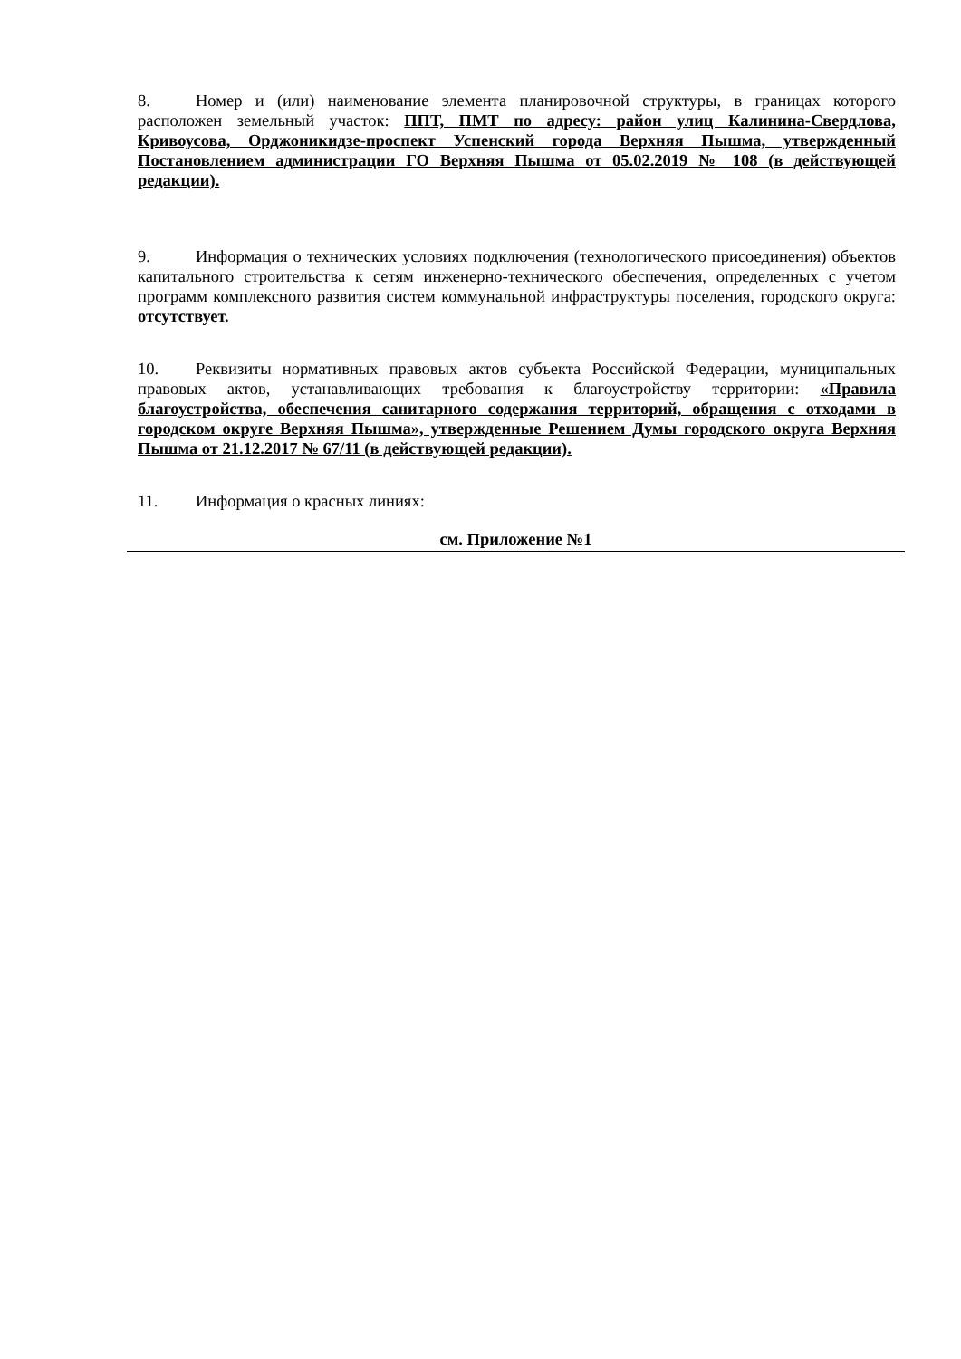8. Номер и (или) наименование элемента планировочной структуры, в границах которого расположен земельный участок: ППТ, ПМТ по адресу: район улиц Калинина-Свердлова, Кривоусова, Орджоникидзе-проспект Успенский города Верхняя Пышма, утвержденный Постановлением администрации ГО Верхняя Пышма от 05.02.2019 № 108 (в действующей редакции).
9. Информация о технических условиях подключения (технологического присоединения) объектов капитального строительства к сетям инженерно-технического обеспечения, определенных с учетом программ комплексного развития систем коммунальной инфраструктуры поселения, городского округа: отсутствует.
10. Реквизиты нормативных правовых актов субъекта Российской Федерации, муниципальных правовых актов, устанавливающих требования к благоустройству территории: «Правила благоустройства, обеспечения санитарного содержания территорий, обращения с отходами в городском округе Верхняя Пышма», утвержденные Решением Думы городского округа Верхняя Пышма от 21.12.2017 № 67/11 (в действующей редакции).
11. Информация о красных линиях:
см. Приложение №1